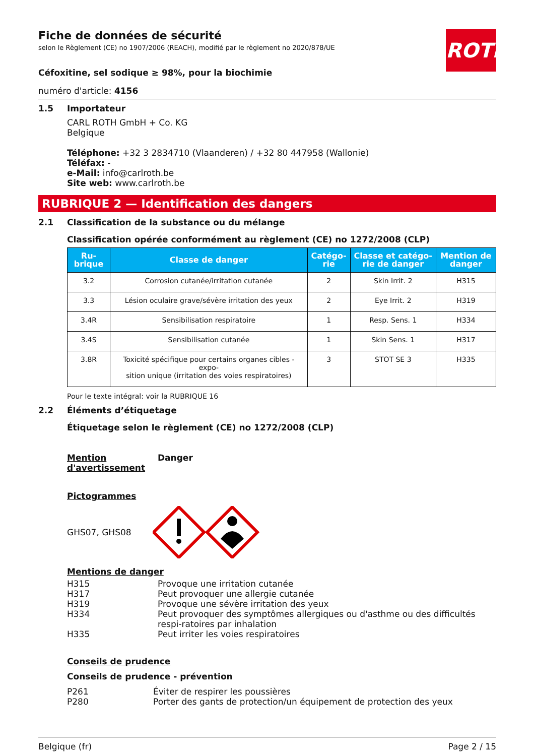Fiche de données de sécurité
selon le Règlement (CE) no 1907/2006 (REACH), modifié par le règlement no 2020/878/UE
ROTH
Céfoxitine, sel sodique ≥ 98%, pour la biochimie
numéro d'article: 4156
1.5 Importateur
CARL ROTH GmbH + Co. KG
Belgique
Téléphone: +32 3 2834710 (Vlaanderen) / +32 80 447958 (Wallonie)
Téléfax: -
e-Mail: info@carlroth.be
Site web: www.carlroth.be
RUBRIQUE 2 — Identification des dangers
2.1 Classification de la substance ou du mélange
Classification opérée conformément au règlement (CE) no 1272/2008 (CLP)
| Ru- brique | Classe de danger | Catégo- rie | Classe et catégo- rie de danger | Mention de danger |
| --- | --- | --- | --- | --- |
| 3.2 | Corrosion cutanée/irritation cutanée | 2 | Skin Irrit. 2 | H315 |
| 3.3 | Lésion oculaire grave/sévère irritation des yeux | 2 | Eye Irrit. 2 | H319 |
| 3.4R | Sensibilisation respiratoire | 1 | Resp. Sens. 1 | H334 |
| 3.4S | Sensibilisation cutanée | 1 | Skin Sens. 1 | H317 |
| 3.8R | Toxicité spécifique pour certains organes cibles - expo- sition unique (irritation des voies respiratoires) | 3 | STOT SE 3 | H335 |
Pour le texte intégral: voir la RUBRIQUE 16
2.2 Éléments d’étiquetage
Étiquetage selon le règlement (CE) no 1272/2008 (CLP)
Mention d'avertissement
Danger
Pictogrammes
GHS07, GHS08
Mentions de danger
H315 Provoque une irritation cutanée
H317 Peut provoquer une allergie cutanée
H319 Provoque une sévère irritation des yeux
H334 Peut provoquer des symptômes allergiques ou d'asthme ou des difficultés respi-ratoires par inhalation
H335 Peut irriter les voies respiratoires
Conseils de prudence
Conseils de prudence - prévention
P261 Éviter de respirer les poussières
P280 Porter des gants de protection/un équipement de protection des yeux
Belgique (fr) Page 2 / 15